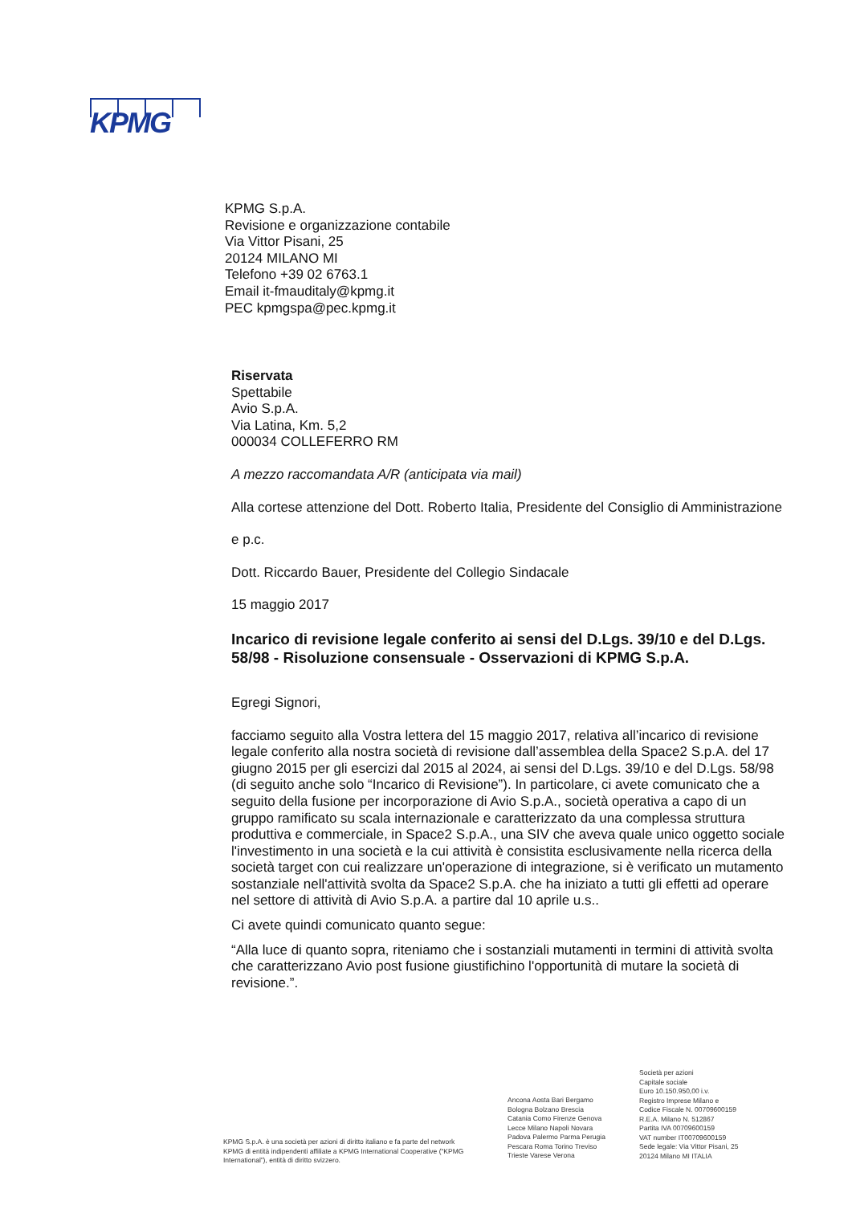KPMG
KPMG S.p.A.
Revisione e organizzazione contabile
Via Vittor Pisani, 25
20124 MILANO MI
Telefono +39 02 6763.1
Email it-fmauditaly@kpmg.it
PEC kpmgspa@pec.kpmg.it
Riservata
Spettabile
Avio S.p.A.
Via Latina, Km. 5,2
000034 COLLEFERRO RM
A mezzo raccomandata A/R (anticipata via mail)
Alla cortese attenzione del Dott. Roberto Italia, Presidente del Consiglio di Amministrazione
e p.c.
Dott. Riccardo Bauer, Presidente del Collegio Sindacale
15 maggio 2017
Incarico di revisione legale conferito ai sensi del D.Lgs. 39/10 e del D.Lgs. 58/98 - Risoluzione consensuale - Osservazioni di KPMG S.p.A.
Egregi Signori,
facciamo seguito alla Vostra lettera del 15 maggio 2017, relativa all’incarico di revisione legale conferito alla nostra società di revisione dall’assemblea della Space2 S.p.A. del 17 giugno 2015 per gli esercizi dal 2015 al 2024, ai sensi del D.Lgs. 39/10 e del D.Lgs. 58/98 (di seguito anche solo “Incarico di Revisione”). In particolare, ci avete comunicato che a seguito della fusione per incorporazione di Avio S.p.A., società operativa a capo di un gruppo ramificato su scala internazionale e caratterizzato da una complessa struttura produttiva e commerciale, in Space2 S.p.A., una SIV che aveva quale unico oggetto sociale l'investimento in una società e la cui attività è consistita esclusivamente nella ricerca della società target con cui realizzare un'operazione di integrazione, si è verificato un mutamento sostanziale nell'attività svolta da Space2 S.p.A. che ha iniziato a tutti gli effetti ad operare nel settore di attività di Avio S.p.A. a partire dal 10 aprile u.s..
Ci avete quindi comunicato quanto segue:
“Alla luce di quanto sopra, riteniamo che i sostanziali mutamenti in termini di attività svolta che caratterizzano Avio post fusione giustifichino l'opportunità di mutare la società di revisione.”.
KPMG S.p.A. è una società per azioni di diritto italiano e fa parte del network KPMG di entità indipendenti affiliate a KPMG International Cooperative (“KPMG International”), entità di diritto svizzero.
Ancona Aosta Bari Bergamo
Bologna Bolzano Brescia
Catania Como Firenze Genova
Lecce Milano Napoli Novara
Padova Palermo Parma Perugia
Pescara Roma Torino Treviso
Trieste Varese Verona
Società per azioni
Capitale sociale
Euro 10.150.950,00 i.v.
Registro Imprese Milano e
Codice Fiscale N. 00709600159
R.E.A. Milano N. 512867
Partita IVA 00709600159
VAT number IT00709600159
Sede legale: Via Vittor Pisani, 25
20124 Milano MI ITALIA